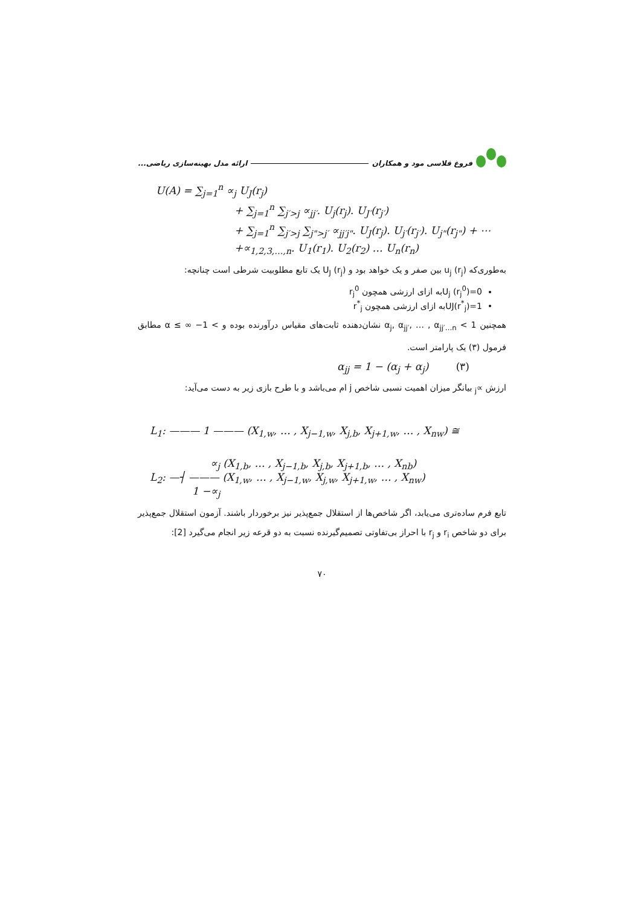فروغ قلاسی مود و همکاران ارائه مدل بهینه‌سازی ریاضی...
U(A) = ∑<sub>j=1</sub><sup>n</sup> ∝<sub>j</sub> U<sub>J</sub>(r<sub>j</sub>)
+ ∑<sub>j=1</sub><sup>n</sup> ∑<sub>j′>j</sub> ∝<sub>jj′</sub>. U<sub>j</sub>(r<sub>j</sub>). U<sub>J′</sub>(r<sub>j′</sub>)
+ ∑<sub>j=1</sub><sup>n</sup> ∑<sub>j′>j</sub> ∑<sub>j">j′</sub> ∝<sub>jj′j"</sub>. U<sub>J</sub>(r<sub>j</sub>). U<sub>j′</sub>(r<sub>j′</sub>). U<sub>j"</sub>(r<sub>j"</sub>) + ⋯
+∝<sub>1,2,3,…,n</sub>. U<sub>1</sub>(r<sub>1</sub>). U<sub>2</sub>(r<sub>2</sub>) … U<sub>n</sub>(r<sub>n</sub>)
به‌طوری‌که u<sub>j</sub> (r<sub>j</sub>) بین صفر و یک خواهد بود و U<sub>J</sub> (r<sub>j</sub>) یک تابع مطلوبیت شرطی است چنانچه:
U<sub>j</sub> (r<sub>j</sub><sup>0</sup>)=0به ازای ارزشی همچون r<sub>j</sub><sup>0</sup>
UJ(r<sup>*</sup><sub>j</sub>)=1به ازای ارزشی همچون r<sup>*</sup><sub>j</sub>
همچنین 1 > α<sub>j</sub>, α<sub>jj′</sub>, … , α<sub>jj′…n</sub> نشان‌دهنده ثابت‌های مقیاس درآورنده بوده و > 1− ∞ ≥ α مطابق فرمول (۳) یک پارامتر است.
α<sub>jj</sub> = 1 − (α<sub>j</sub> + α<sub>j</sub>) (۳)
ارزش ∝<sub>j</sub> بیانگر میزان اهمیت نسبی شاخص j ام می‌باشد و با طرح بازی زیر به دست می‌آید:
L<sub>1</sub>: ——— 1 ——— (X<sub>1,w</sub>, … , X<sub>j−1,w</sub>, X<sub>j,b</sub>, X<sub>j+1,w</sub>, … , X<sub>nw</sub>) ≅
∝<sub>j</sub> (X<sub>1,b</sub>, … , X<sub>j−1,b</sub>, X<sub>j,b</sub>, X<sub>j+1,b</sub>, … , X<sub>nb</sub>)
L<sub>2</sub>: —┤ ——— (X<sub>1,w</sub>, … , X<sub>j−1,w</sub>, X<sub>j,w</sub>, X<sub>j+1,w</sub>, … , X<sub>nw</sub>)
1 −∝<sub>j</sub>
تابع فرم ساده‌تری می‌یابد، اگر شاخص‌ها از استقلال جمع‌پذیر نیز برخوردار باشند. آزمون استقلال جمع‌پذیر برای دو شاخص r<sub>i</sub> و r<sub>j</sub> با احراز بی‌تفاوتی تصمیم‌گیرنده نسبت به دو قرعه زیر انجام می‌گیرد [2]:
۷۰